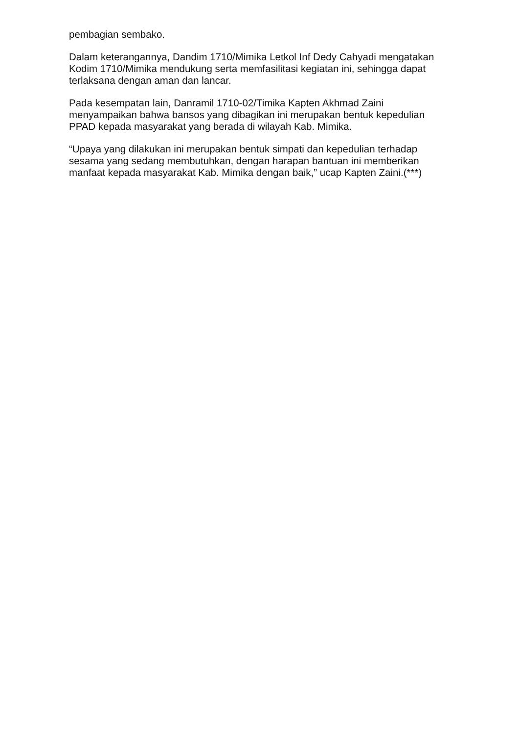pembagian sembako.
Dalam keterangannya, Dandim 1710/Mimika Letkol Inf Dedy Cahyadi mengatakan Kodim 1710/Mimika mendukung serta memfasilitasi kegiatan ini, sehingga dapat terlaksana dengan aman dan lancar.
Pada kesempatan lain, Danramil 1710-02/Timika Kapten Akhmad Zaini menyampaikan bahwa bansos yang dibagikan ini merupakan bentuk kepedulian PPAD kepada masyarakat yang berada di wilayah Kab. Mimika.
“Upaya yang dilakukan ini merupakan bentuk simpati dan kepedulian terhadap sesama yang sedang membutuhkan, dengan harapan bantuan ini memberikan manfaat kepada masyarakat Kab. Mimika dengan baik,” ucap Kapten Zaini.(***)